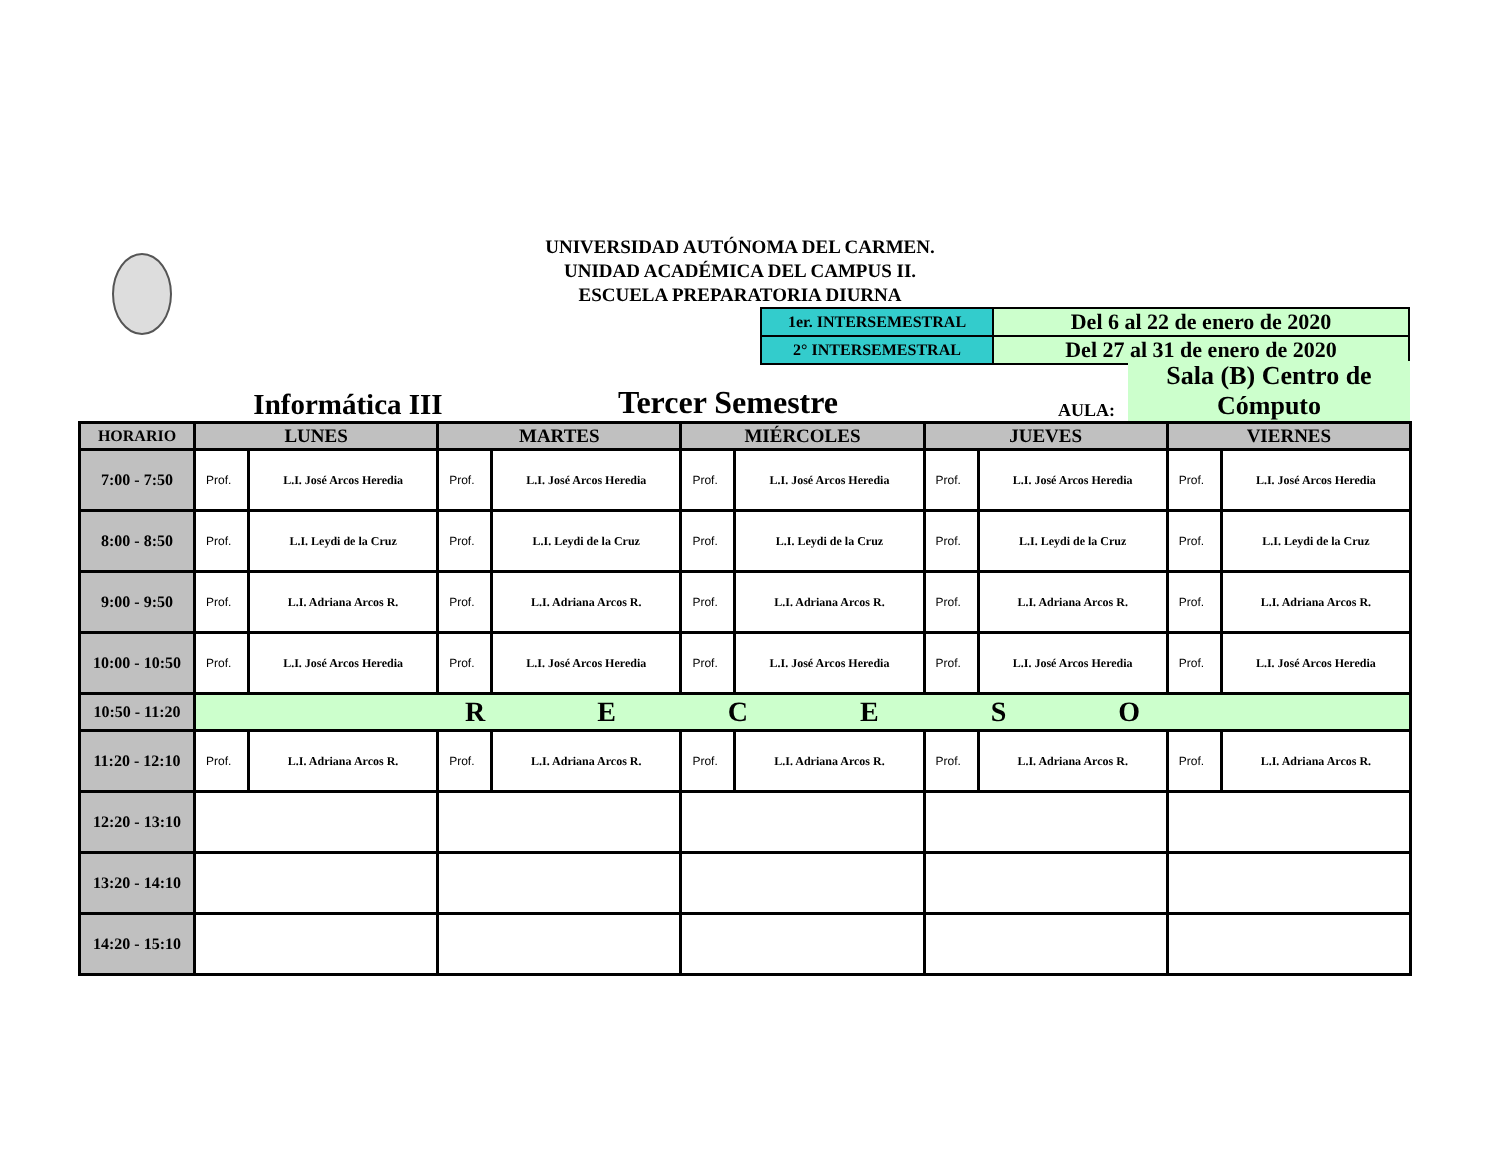UNIVERSIDAD AUTÓNOMA DEL CARMEN.
UNIDAD ACADÉMICA DEL CAMPUS II.
ESCUELA PREPARATORIA DIURNA
| 1er. INTERSEMESTRAL | Del 6 al 22 de enero de 2020 |
| 2° INTERSEMESTRAL | Del 27 al 31 de enero de 2020 |
Informática III
Tercer Semestre
AULA:
Sala (B) Centro de Cómputo
| HORARIO | LUNES | | MARTES | | MIÉRCOLES | | JUEVES | | VIERNES | |
| --- | --- | --- | --- | --- | --- | --- | --- | --- | --- | --- |
| 7:00 - 7:50 | Prof. | L.I. José Arcos Heredia | Prof. | L.I. José Arcos Heredia | Prof. | L.I. José Arcos Heredia | Prof. | L.I. José Arcos Heredia | Prof. | L.I. José Arcos Heredia |
| 8:00 - 8:50 | Prof. | L.I. Leydi de la Cruz | Prof. | L.I. Leydi de la Cruz | Prof. | L.I. Leydi de la Cruz | Prof. | L.I. Leydi de la Cruz | Prof. | L.I. Leydi de la Cruz |
| 9:00 - 9:50 | Prof. | L.I. Adriana Arcos R. | Prof. | L.I. Adriana Arcos R. | Prof. | L.I. Adriana Arcos R. | Prof. | L.I. Adriana Arcos R. | Prof. | L.I. Adriana Arcos R. |
| 10:00 - 10:50 | Prof. | L.I. José Arcos Heredia | Prof. | L.I. José Arcos Heredia | Prof. | L.I. José Arcos Heredia | Prof. | L.I. José Arcos Heredia | Prof. | L.I. José Arcos Heredia |
| 10:50 - 11:20 | R E C E S O | | | | | | | | | |
| 11:20 - 12:10 | Prof. | L.I. Adriana Arcos R. | Prof. | L.I. Adriana Arcos R. | Prof. | L.I. Adriana Arcos R. | Prof. | L.I. Adriana Arcos R. | Prof. | L.I. Adriana Arcos R. |
| 12:20 - 13:10 | | | | | | | | | | |
| 13:20 - 14:10 | | | | | | | | | | |
| 14:20 - 15:10 | | | | | | | | | | |